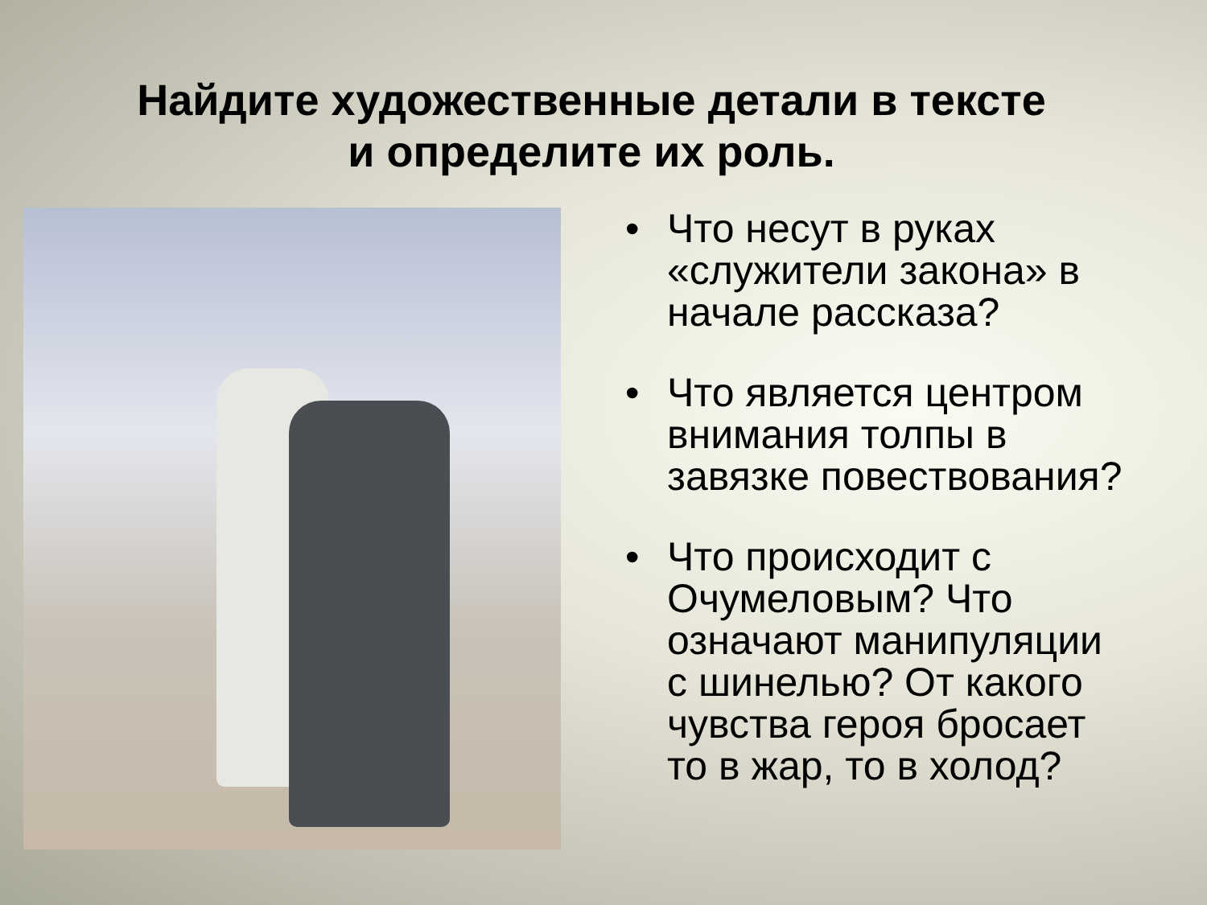Найдите художественные детали в тексте
и определите их роль.
• Что несут в руках «служители закона» в начале рассказа?
• Что является центром внимания толпы в завязке повествования?
• Что происходит с Очумеловым? Что означают манипуляции с шинелью? От какого чувства героя бросает то в жар, то в холод?